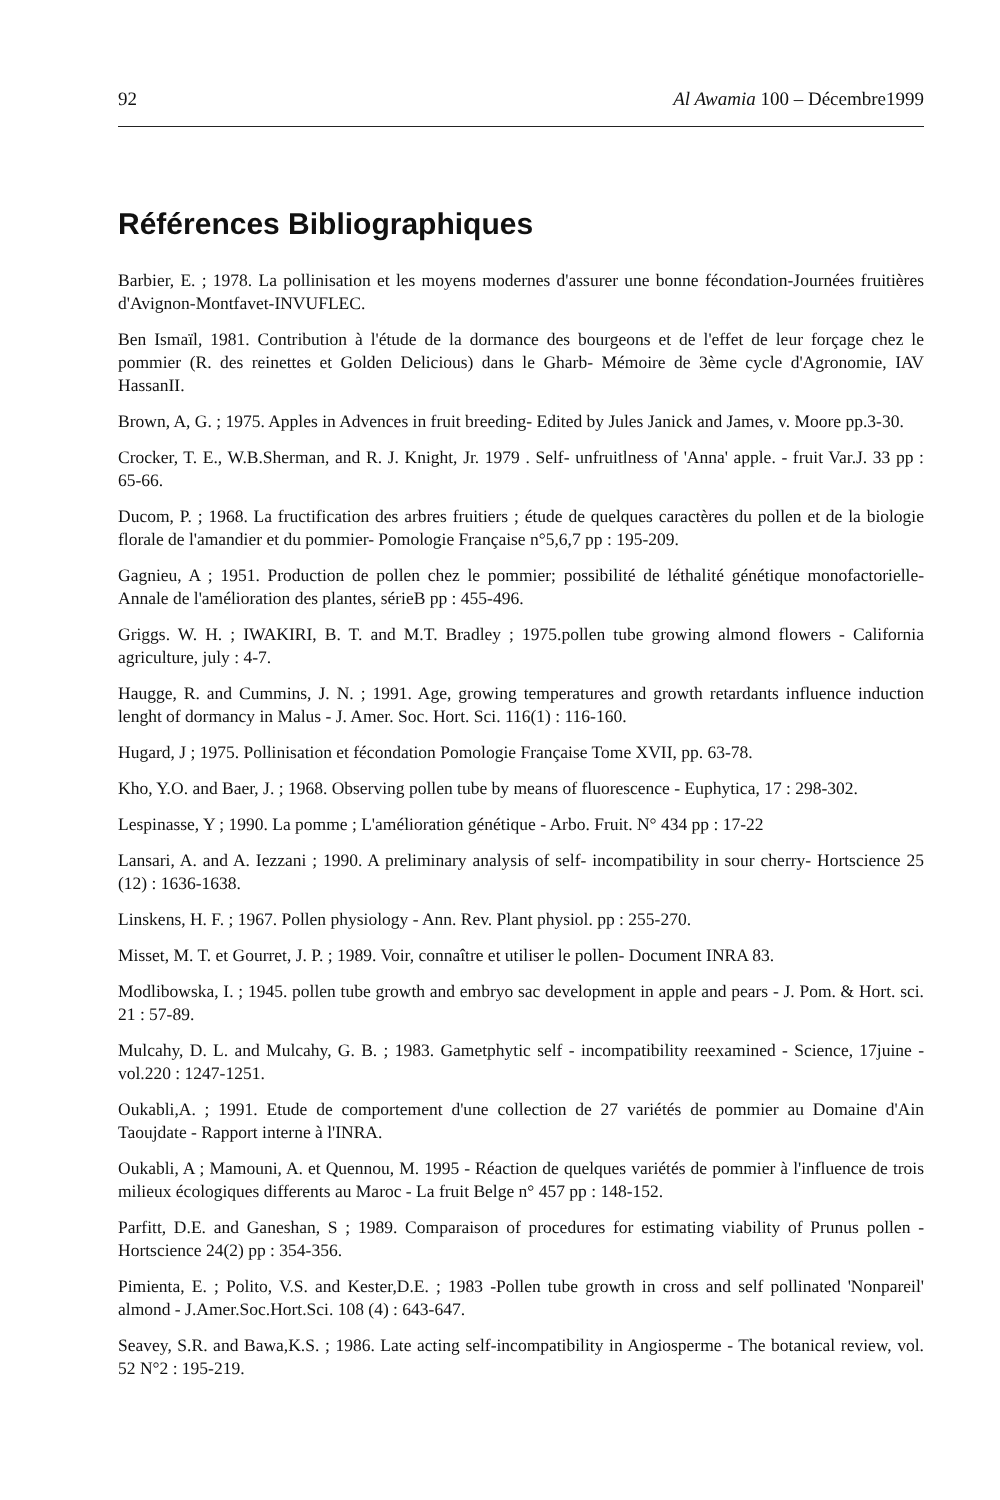92 Al Awamia 100 – Décembre1999
Références Bibliographiques
Barbier, E. ; 1978. La pollinisation et les moyens modernes d'assurer une bonne fécondation-Journées fruitières d'Avignon-Montfavet-INVUFLEC.
Ben Ismaïl, 1981. Contribution à l'étude de la dormance des bourgeons et de l'effet de leur forçage chez le pommier (R. des reinettes et Golden Delicious) dans le Gharb- Mémoire de 3ème cycle d'Agronomie, IAV HassanII.
Brown, A, G. ; 1975. Apples in Advences in fruit breeding- Edited by Jules Janick and James, v. Moore pp.3-30.
Crocker, T. E., W.B.Sherman, and R. J. Knight, Jr. 1979 . Self- unfruitlness of 'Anna' apple. - fruit Var.J. 33 pp : 65-66.
Ducom, P. ; 1968. La fructification des arbres fruitiers ; étude de quelques caractères du pollen et de la biologie florale de l'amandier et du pommier- Pomologie Française n°5,6,7 pp : 195-209.
Gagnieu, A ; 1951. Production de pollen chez le pommier; possibilité de léthalité génétique monofactorielle- Annale de l'amélioration des plantes, sérieB pp : 455-496.
Griggs. W. H. ; IWAKIRI, B. T. and M.T. Bradley ; 1975.pollen tube growing almond flowers - California agriculture, july : 4-7.
Haugge, R. and Cummins, J. N. ; 1991. Age, growing temperatures and growth retardants influence induction lenght of dormancy in Malus - J. Amer. Soc. Hort. Sci. 116(1) : 116-160.
Hugard, J ; 1975. Pollinisation et fécondation Pomologie Française Tome XVII, pp. 63-78.
Kho, Y.O. and Baer, J. ; 1968. Observing pollen tube by means of fluorescence - Euphytica, 17 : 298-302.
Lespinasse, Y ; 1990. La pomme ; L'amélioration génétique - Arbo. Fruit. N° 434 pp : 17-22
Lansari, A. and A. Iezzani ; 1990. A preliminary analysis of self- incompatibility in sour cherry- Hortscience 25 (12) : 1636-1638.
Linskens, H. F. ; 1967. Pollen physiology - Ann. Rev. Plant physiol. pp : 255-270.
Misset, M. T. et Gourret, J. P. ; 1989. Voir, connaître et utiliser le pollen- Document INRA 83.
Modlibowska, I. ; 1945. pollen tube growth and embryo sac development in apple and pears - J. Pom. & Hort. sci. 21 : 57-89.
Mulcahy, D. L. and Mulcahy, G. B. ; 1983. Gametphytic self - incompatibility reexamined - Science, 17juine - vol.220 : 1247-1251.
Oukabli,A. ; 1991. Etude de comportement d'une collection de 27 variétés de pommier au Domaine d'Ain Taoujdate - Rapport interne à l'INRA.
Oukabli, A ; Mamouni, A. et Quennou, M. 1995 - Réaction de quelques variétés de pommier à l'influence de trois milieux écologiques differents au Maroc - La fruit Belge n° 457 pp : 148-152.
Parfitt, D.E. and Ganeshan, S ; 1989. Comparaison of procedures for estimating viability of Prunus pollen - Hortscience 24(2) pp : 354-356.
Pimienta, E. ; Polito, V.S. and Kester,D.E. ; 1983 -Pollen tube growth in cross and self pollinated 'Nonpareil' almond - J.Amer.Soc.Hort.Sci. 108 (4) : 643-647.
Seavey, S.R. and Bawa,K.S. ; 1986. Late acting self-incompatibility in Angiosperme - The botanical review, vol. 52 N°2 : 195-219.